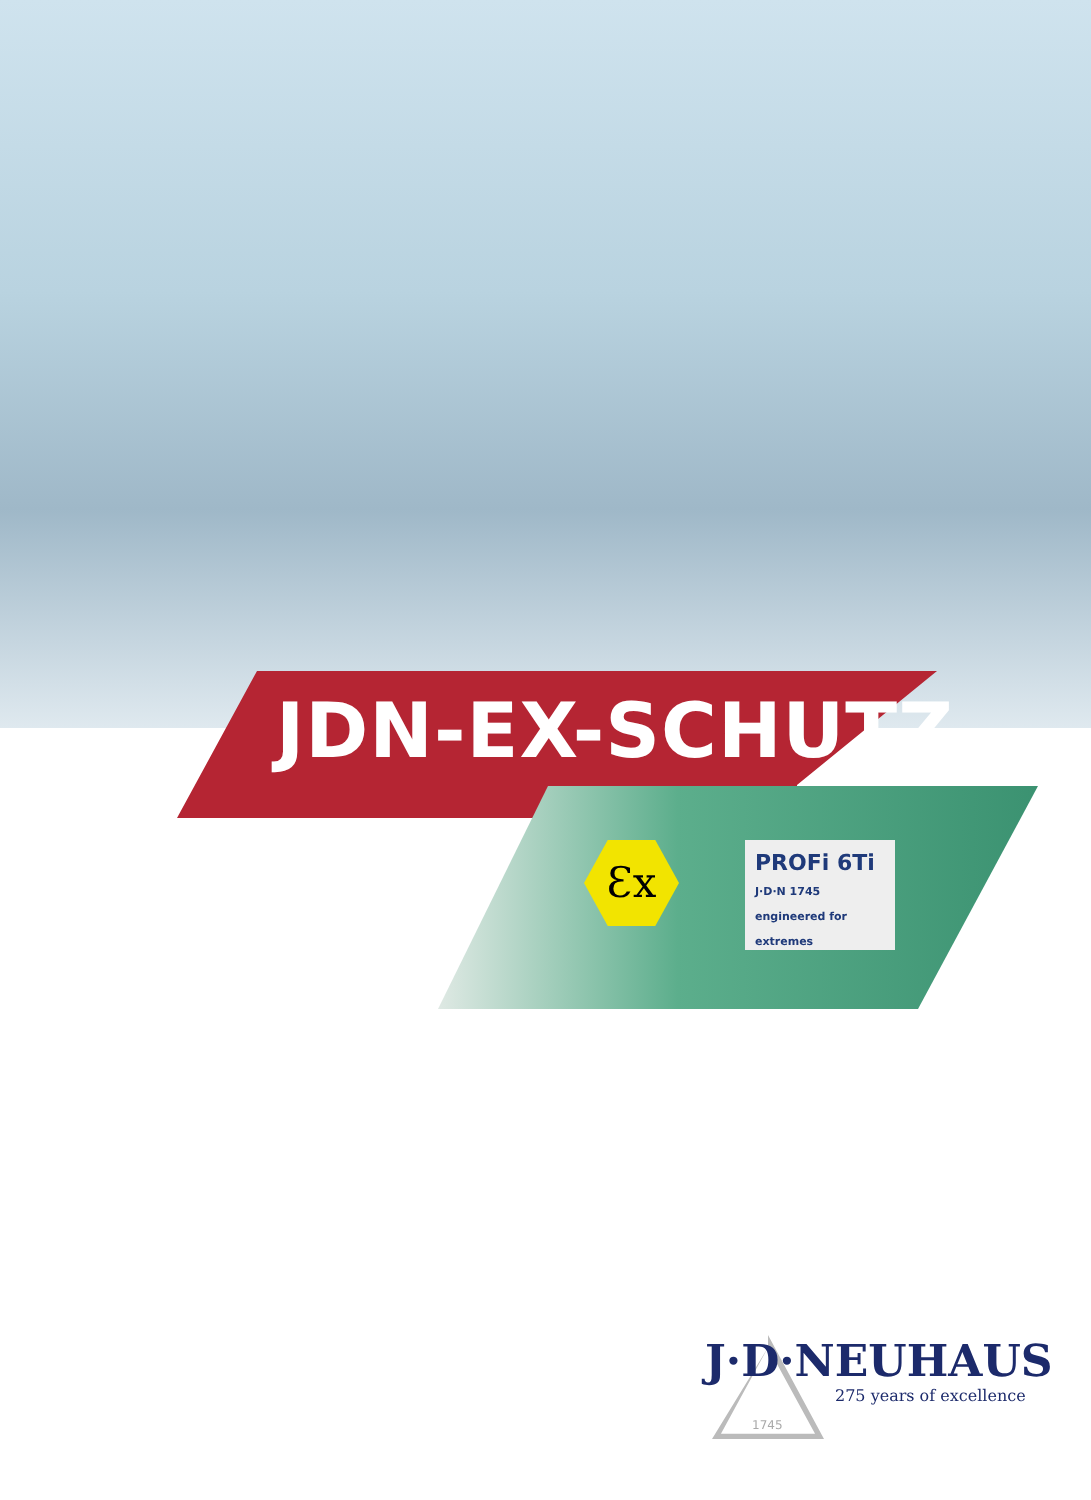JDN-EX-SCHUTZ
Ɛx
PROFi 6Ti J·D·N 1745 engineered for extremes
1745
J·D·NEUHAUS
275 years of excellence